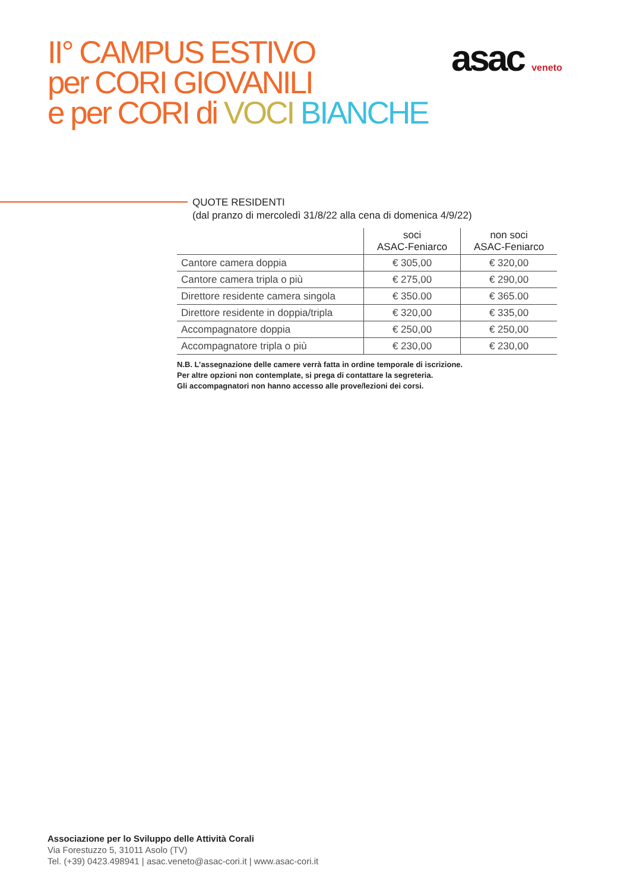II° CAMPUS ESTIVO
per CORI GIOVANILI
e per CORI di VOCI BIANCHE
asac veneto
QUOTE RESIDENTI
(dal pranzo di mercoledì 31/8/22 alla cena di domenica 4/9/22)
| | soci ASAC-Feniarco | non soci ASAC-Feniarco |
| --- | --- | --- |
| Cantore camera doppia | € 305,00 | € 320,00 |
| Cantore camera tripla o più | € 275,00 | € 290,00 |
| Direttore residente camera singola | € 350.00 | € 365.00 |
| Direttore residente in doppia/tripla | € 320,00 | € 335,00 |
| Accompagnatore doppia | € 250,00 | € 250,00 |
| Accompagnatore tripla o più | € 230,00 | € 230,00 |
N.B. L’assegnazione delle camere verrà fatta in ordine temporale di iscrizione.
Per altre opzioni non contemplate, si prega di contattare la segreteria.
Gli accompagnatori non hanno accesso alle prove/lezioni dei corsi.
Associazione per lo Sviluppo delle Attività Corali
Via Forestuzzo 5, 31011 Asolo (TV)
Tel. (+39) 0423.498941 | asac.veneto@asac-cori.it | www.asac-cori.it